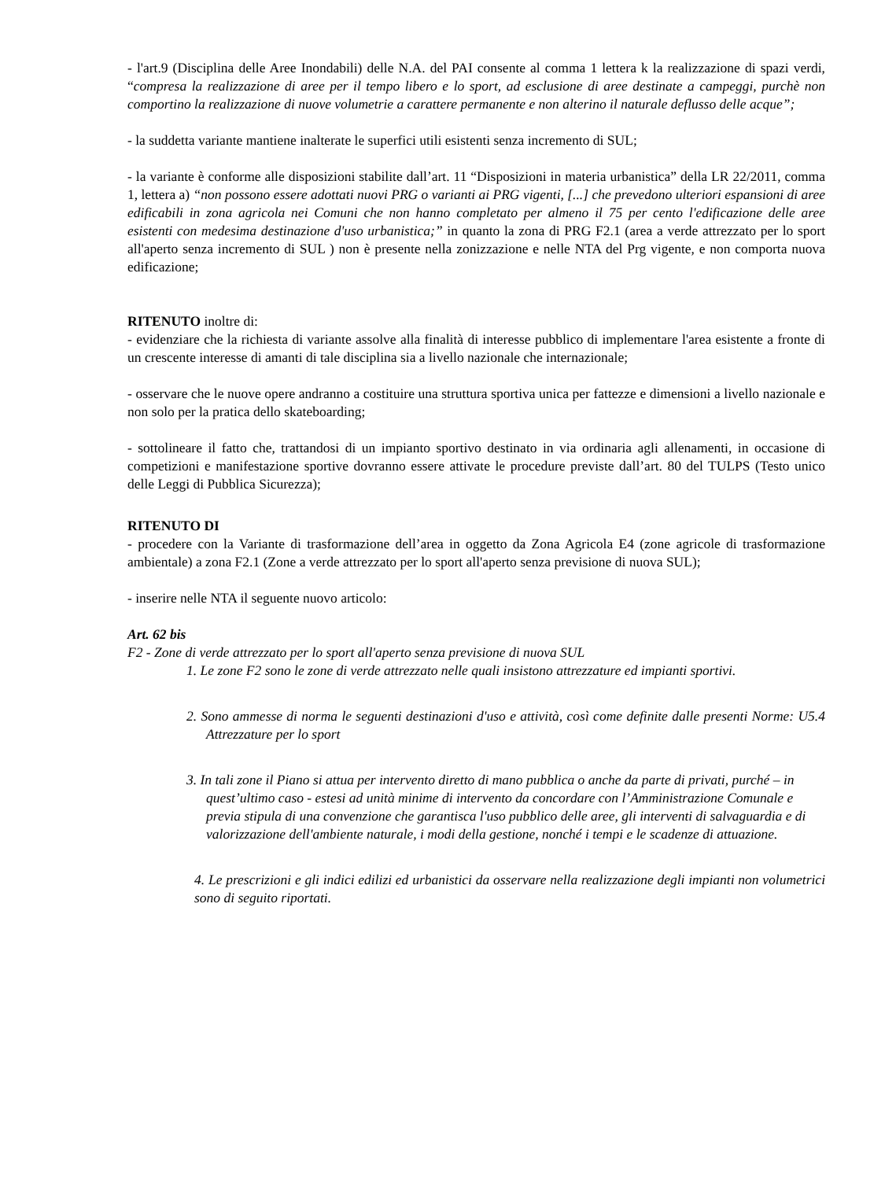- l'art.9 (Disciplina delle Aree Inondabili) delle N.A. del PAI consente al comma 1 lettera k la realizzazione di spazi verdi, “compresa la realizzazione di aree per il tempo libero e lo sport, ad esclusione di aree destinate a campeggi, purchè non comportino la realizzazione di nuove volumetrie a carattere permanente e non alterino il naturale deflusso delle acque”;
- la suddetta variante mantiene inalterate le superfici utili esistenti senza incremento di SUL;
- la variante è conforme alle disposizioni stabilite dall’art. 11 “Disposizioni in materia urbanistica” della LR 22/2011, comma 1, lettera a) “non possono essere adottati nuovi PRG o varianti ai PRG vigenti, [...] che prevedono ulteriori espansioni di aree edificabili in zona agricola nei Comuni che non hanno completato per almeno il 75 per cento l'edificazione delle aree esistenti con medesima destinazione d'uso urbanistica;” in quanto la zona di PRG F2.1 (area a verde attrezzato per lo sport all'aperto senza incremento di SUL ) non è presente nella zonizzazione e nelle NTA del Prg vigente, e non comporta nuova edificazione;
RITENUTO inoltre di:
- evidenziare che la richiesta di variante assolve alla finalità di interesse pubblico di implementare l'area esistente a fronte di un crescente interesse di amanti di tale disciplina sia a livello nazionale che internazionale;
- osservare che le nuove opere andranno a costituire una struttura sportiva unica per fattezze e dimensioni a livello nazionale e non solo per la pratica dello skateboarding;
- sottolineare il fatto che, trattandosi di un impianto sportivo destinato in via ordinaria agli allenamenti, in occasione di competizioni e manifestazione sportive dovranno essere attivate le procedure previste dall’art. 80 del TULPS (Testo unico delle Leggi di Pubblica Sicurezza);
RITENUTO DI
- procedere con la Variante di trasformazione dell’area in oggetto da Zona Agricola E4 (zone agricole di trasformazione ambientale) a zona F2.1 (Zone a verde attrezzato per lo sport all'aperto senza previsione di nuova SUL);
- inserire nelle NTA il seguente nuovo articolo:
Art. 62 bis
F2 - Zone di verde attrezzato per lo sport all'aperto senza previsione di nuova SUL
1. Le zone F2 sono le zone di verde attrezzato nelle quali insistono attrezzature ed impianti sportivi.
2. Sono ammesse di norma le seguenti destinazioni d'uso e attività, così come definite dalle presenti Norme: U5.4 Attrezzature per lo sport
3. In tali zone il Piano si attua per intervento diretto di mano pubblica o anche da parte di privati, purché – in quest’ultimo caso - estesi ad unità minime di intervento da concordare con l’Amministrazione Comunale e previa stipula di una convenzione che garantisca l'uso pubblico delle aree, gli interventi di salvaguardia e di valorizzazione dell'ambiente naturale, i modi della gestione, nonché i tempi e le scadenze di attuazione.
4. Le prescrizioni e gli indici edilizi ed urbanistici da osservare nella realizzazione degli impianti non volumetrici sono di seguito riportati.